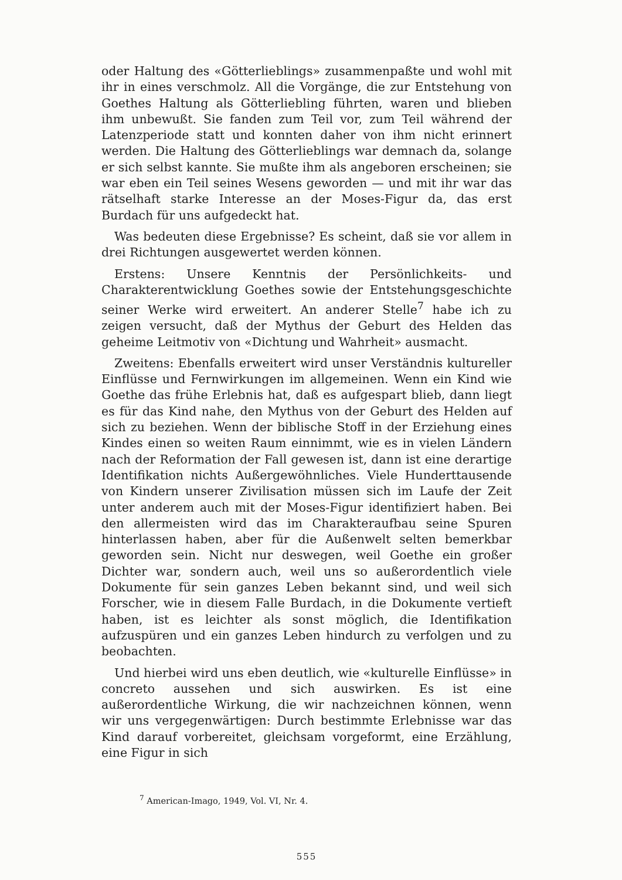oder Haltung des «Götterlieblings» zusammenpaßte und wohl mit ihr in eines verschmolz. All die Vorgänge, die zur Entstehung von Goethes Haltung als Götterliebling führten, waren und blieben ihm unbewußt. Sie fanden zum Teil vor, zum Teil während der Latenzperiode statt und konnten daher von ihm nicht erinnert werden. Die Haltung des Götterlieblings war demnach da, solange er sich selbst kannte. Sie mußte ihm als angeboren erscheinen; sie war eben ein Teil seines Wesens geworden — und mit ihr war das rätselhaft starke Interesse an der Moses-Figur da, das erst Burdach für uns aufgedeckt hat.
Was bedeuten diese Ergebnisse? Es scheint, daß sie vor allem in drei Richtungen ausgewertet werden können.
Erstens: Unsere Kenntnis der Persönlichkeits- und Charakterentwicklung Goethes sowie der Entstehungsgeschichte seiner Werke wird erweitert. An anderer Stelle<sup>7</sup> habe ich zu zeigen versucht, daß der Mythus der Geburt des Helden das geheime Leitmotiv von «Dichtung und Wahrheit» ausmacht.
Zweitens: Ebenfalls erweitert wird unser Verständnis kultureller Einflüsse und Fernwirkungen im allgemeinen. Wenn ein Kind wie Goethe das frühe Erlebnis hat, daß es aufgespart blieb, dann liegt es für das Kind nahe, den Mythus von der Geburt des Helden auf sich zu beziehen. Wenn der biblische Stoff in der Erziehung eines Kindes einen so weiten Raum einnimmt, wie es in vielen Ländern nach der Reformation der Fall gewesen ist, dann ist eine derartige Identifikation nichts Außergewöhnliches. Viele Hunderttausende von Kindern unserer Zivilisation müssen sich im Laufe der Zeit unter anderem auch mit der Moses-Figur identifiziert haben. Bei den allermeisten wird das im Charakteraufbau seine Spuren hinterlassen haben, aber für die Außenwelt selten bemerkbar geworden sein. Nicht nur deswegen, weil Goethe ein großer Dichter war, sondern auch, weil uns so außerordentlich viele Dokumente für sein ganzes Leben bekannt sind, und weil sich Forscher, wie in diesem Falle Burdach, in die Dokumente vertieft haben, ist es leichter als sonst möglich, die Identifikation aufzuspüren und ein ganzes Leben hindurch zu verfolgen und zu beobachten.
Und hierbei wird uns eben deutlich, wie «kulturelle Einflüsse» in concreto aussehen und sich auswirken. Es ist eine außerordentliche Wirkung, die wir nachzeichnen können, wenn wir uns vergegenwärtigen: Durch bestimmte Erlebnisse war das Kind darauf vorbereitet, gleichsam vorgeformt, eine Erzählung, eine Figur in sich
<sup>7</sup> American-Imago, 1949, Vol. VI, Nr. 4.
555